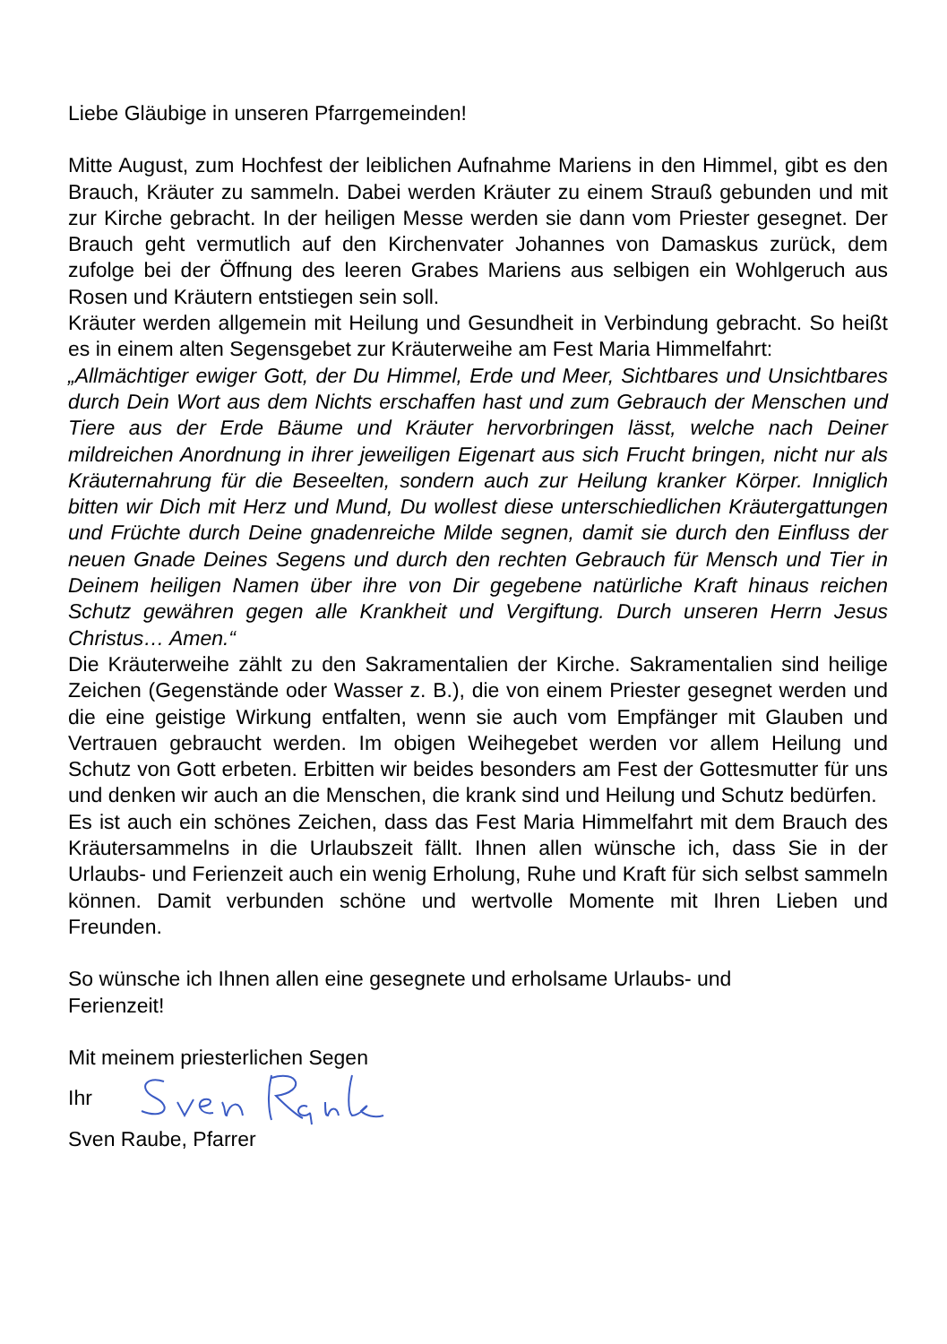Liebe Gläubige in unseren Pfarrgemeinden!
Mitte August, zum Hochfest der leiblichen Aufnahme Mariens in den Himmel, gibt es den Brauch, Kräuter zu sammeln. Dabei werden Kräuter zu einem Strauß gebunden und mit zur Kirche gebracht. In der heiligen Messe werden sie dann vom Priester gesegnet. Der Brauch geht vermutlich auf den Kirchenvater Johannes von Damaskus zurück, dem zufolge bei der Öffnung des leeren Grabes Mariens aus selbigen ein Wohlgeruch aus Rosen und Kräutern entstiegen sein soll.
Kräuter werden allgemein mit Heilung und Gesundheit in Verbindung gebracht. So heißt es in einem alten Segensgebet zur Kräuterweihe am Fest Maria Himmelfahrt:
„Allmächtiger ewiger Gott, der Du Himmel, Erde und Meer, Sichtbares und Unsichtbares durch Dein Wort aus dem Nichts erschaffen hast und zum Gebrauch der Menschen und Tiere aus der Erde Bäume und Kräuter hervorbringen lässt, welche nach Deiner mildreichen Anordnung in ihrer jeweiligen Eigenart aus sich Frucht bringen, nicht nur als Kräuternahrung für die Beseelten, sondern auch zur Heilung kranker Körper. Inniglich bitten wir Dich mit Herz und Mund, Du wollest diese unterschiedlichen Kräutergattungen und Früchte durch Deine gnadenreiche Milde segnen, damit sie durch den Einfluss der neuen Gnade Deines Segens und durch den rechten Gebrauch für Mensch und Tier in Deinem heiligen Namen über ihre von Dir gegebene natürliche Kraft hinaus reichen Schutz gewähren gegen alle Krankheit und Vergiftung. Durch unseren Herrn Jesus Christus… Amen.“
Die Kräuterweihe zählt zu den Sakramentalien der Kirche. Sakramentalien sind heilige Zeichen (Gegenstände oder Wasser z. B.), die von einem Priester gesegnet werden und die eine geistige Wirkung entfalten, wenn sie auch vom Empfänger mit Glauben und Vertrauen gebraucht werden. Im obigen Weihegebet werden vor allem Heilung und Schutz von Gott erbeten. Erbitten wir beides besonders am Fest der Gottesmutter für uns und denken wir auch an die Menschen, die krank sind und Heilung und Schutz bedürfen.
Es ist auch ein schönes Zeichen, dass das Fest Maria Himmelfahrt mit dem Brauch des Kräutersammelns in die Urlaubszeit fällt. Ihnen allen wünsche ich, dass Sie in der Urlaubs- und Ferienzeit auch ein wenig Erholung, Ruhe und Kraft für sich selbst sammeln können. Damit verbunden schöne und wertvolle Momente mit Ihren Lieben und Freunden.
So wünsche ich Ihnen allen eine gesegnete und erholsame Urlaubs- und
Ferienzeit!
Mit meinem priesterlichen Segen
Ihr
Sven Raube, Pfarrer